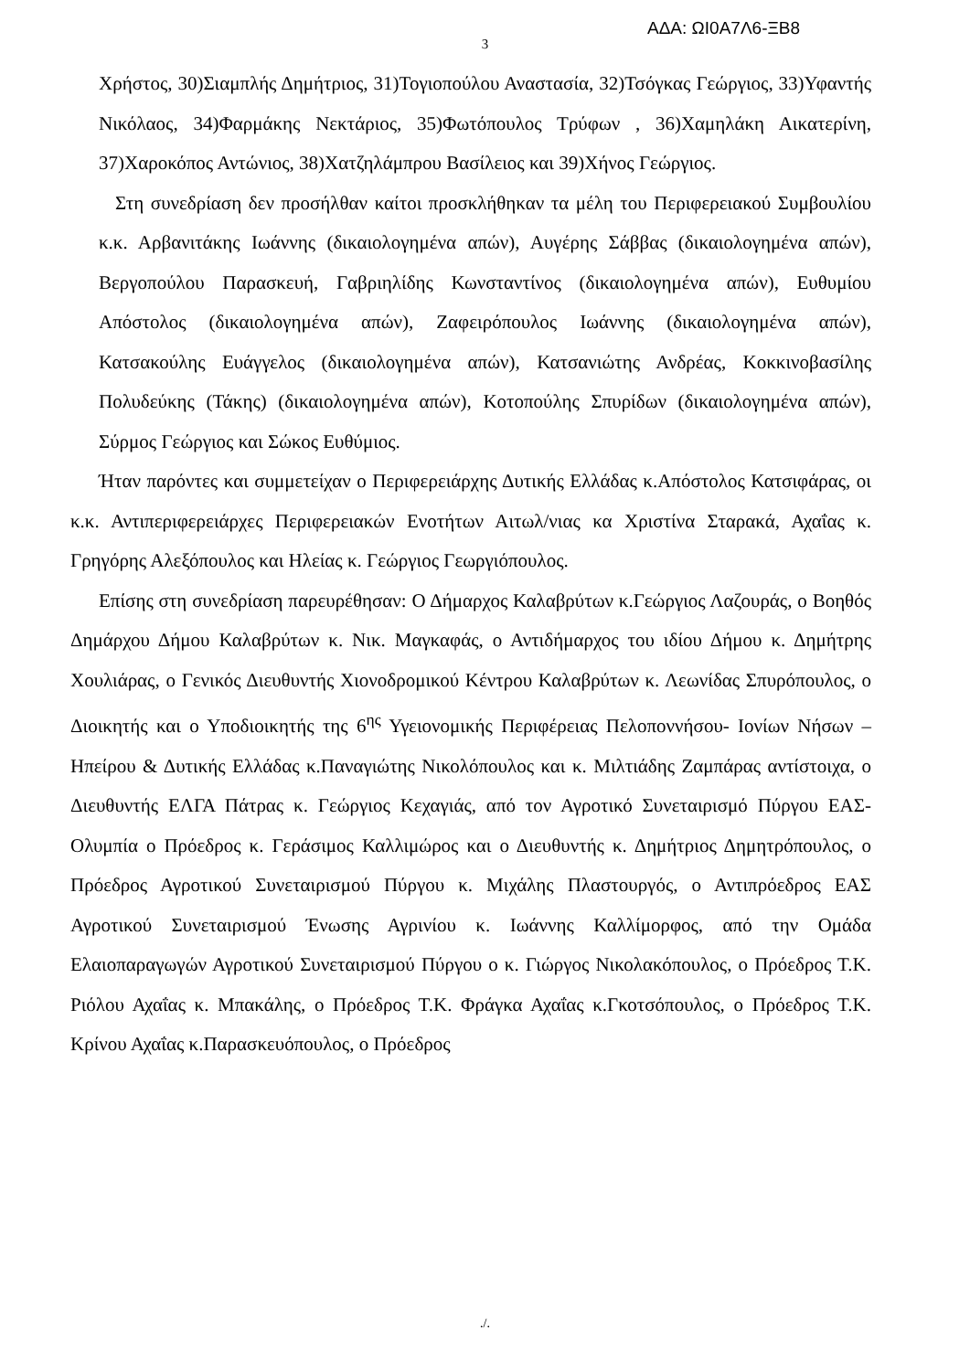ΑΔΑ: ΩΙ0Α7Λ6-ΞΒ8
3
Χρήστος, 30)Σιαμπλής Δημήτριος, 31)Τογιοπούλου Αναστασία, 32)Τσόγκας Γεώργιος, 33)Υφαντής Νικόλαος, 34)Φαρμάκης Νεκτάριος, 35)Φωτόπουλος Τρύφων , 36)Χαμηλάκη Αικατερίνη, 37)Χαροκόπος Αντώνιος, 38)Χατζηλάμπρου Βασίλειος και 39)Χήνος Γεώργιος.
Στη συνεδρίαση δεν προσήλθαν καίτοι προσκλήθηκαν τα μέλη του Περιφερειακού Συμβουλίου κ.κ. Αρβανιτάκης Ιωάννης (δικαιολογημένα απών), Αυγέρης Σάββας (δικαιολογημένα απών), Βεργοπούλου Παρασκευή, Γαβριηλίδης Κωνσταντίνος (δικαιολογημένα απών), Ευθυμίου Απόστολος (δικαιολογημένα απών), Ζαφειρόπουλος Ιωάννης (δικαιολογημένα απών), Κατσακούλης Ευάγγελος (δικαιολογημένα απών), Κατσανιώτης Ανδρέας, Κοκκινοβασίλης Πολυδεύκης (Τάκης) (δικαιολογημένα απών), Κοτοπούλης Σπυρίδων (δικαιολογημένα απών), Σύρμος Γεώργιος και Σώκος Ευθύμιος.
Ήταν παρόντες και συμμετείχαν ο Περιφερειάρχης Δυτικής Ελλάδας κ.Απόστολος Κατσιφάρας, οι κ.κ. Αντιπεριφερειάρχες Περιφερειακών Ενοτήτων Αιτωλ/νιας κα Χριστίνα Σταρακά, Αχαΐας κ. Γρηγόρης Αλεξόπουλος και Ηλείας κ. Γεώργιος Γεωργιόπουλος.
Επίσης στη συνεδρίαση παρευρέθησαν: Ο Δήμαρχος Καλαβρύτων κ.Γεώργιος Λαζουράς, ο Βοηθός Δημάρχου Δήμου Καλαβρύτων κ. Νικ. Μαγκαφάς, ο Αντιδήμαρχος του ιδίου Δήμου κ. Δημήτρης Χουλιάρας, ο Γενικός Διευθυντής Χιονοδρομικού Κέντρου Καλαβρύτων κ. Λεωνίδας Σπυρόπουλος, ο Διοικητής και ο Υποδιοικητής της 6<sup>ης</sup> Υγειονομικής Περιφέρειας Πελοποννήσου- Ιονίων Νήσων – Ηπείρου & Δυτικής Ελλάδας κ.Παναγιώτης Νικολόπουλος και κ. Μιλτιάδης Ζαμπάρας αντίστοιχα, ο Διευθυντής ΕΛΓΑ Πάτρας κ. Γεώργιος Κεχαγιάς, από τον Αγροτικό Συνεταιρισμό Πύργου ΕΑΣ-Ολυμπία ο Πρόεδρος κ. Γεράσιμος Καλλιμώρος και ο Διευθυντής κ. Δημήτριος Δημητρόπουλος, ο Πρόεδρος Αγροτικού Συνεταιρισμού Πύργου κ. Μιχάλης Πλαστουργός, ο Αντιπρόεδρος ΕΑΣ Αγροτικού Συνεταιρισμού Ένωσης Αγρινίου κ. Ιωάννης Καλλίμορφος, από την Ομάδα Ελαιοπαραγωγών Αγροτικού Συνεταιρισμού Πύργου ο κ. Γιώργος Νικολακόπουλος, ο Πρόεδρος Τ.Κ. Ριόλου Αχαΐας κ. Μπακάλης, ο Πρόεδρος Τ.Κ. Φράγκα Αχαΐας κ.Γκοτσόπουλος, ο Πρόεδρος Τ.Κ. Κρίνου Αχαΐας κ.Παρασκευόπουλος, ο Πρόεδρος
./.